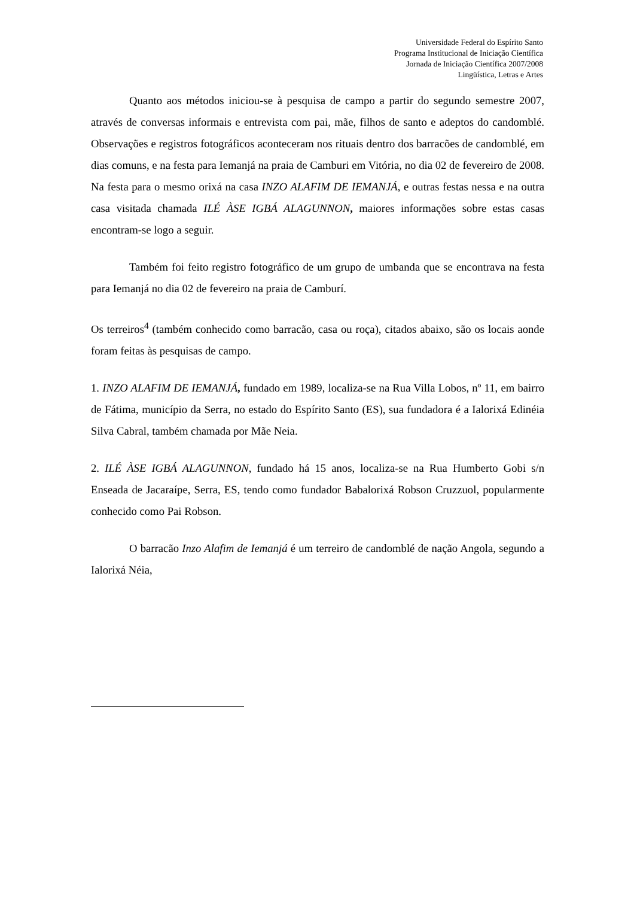Universidade Federal do Espírito Santo
Programa Institucional de Iniciação Científica
Jornada de Iniciação Científica 2007/2008
Lingüística, Letras e Artes
Quanto aos métodos iniciou-se à pesquisa de campo a partir do segundo semestre 2007, através de conversas informais e entrevista com pai, mãe, filhos de santo e adeptos do candomblé. Observações e registros fotográficos aconteceram nos rituais dentro dos barracões de candomblé, em dias comuns, e na festa para Iemanjá na praia de Camburi em Vitória, no dia 02 de fevereiro de 2008. Na festa para o mesmo orixá na casa INZO ALAFIM DE IEMANJÁ, e outras festas nessa e na outra casa visitada chamada ILÉ ÀSE IGBÁ ALAGUNNON, maiores informações sobre estas casas encontram-se logo a seguir.
Também foi feito registro fotográfico de um grupo de umbanda que se encontrava na festa para Iemanjá no dia 02 de fevereiro na praia de Camburí.
Os terreiros<sup>4</sup> (também conhecido como barracão, casa ou roça), citados abaixo, são os locais aonde foram feitas às pesquisas de campo.
1. INZO ALAFIM DE IEMANJÁ, fundado em 1989, localiza-se na Rua Villa Lobos, nº 11, em bairro de Fátima, município da Serra, no estado do Espírito Santo (ES), sua fundadora é a Ialorixá Edinéia Silva Cabral, também chamada por Mãe Neia.
2. ILÉ ÀSE IGBÁ ALAGUNNON, fundado há 15 anos, localiza-se na Rua Humberto Gobi s/n Enseada de Jacaraípe, Serra, ES, tendo como fundador Babalorixá Robson Cruzzuol, popularmente conhecido como Pai Robson.
O barracão Inzo Alafim de Iemanjá é um terreiro de candomblé de nação Angola, segundo a Ialorixá Néia,